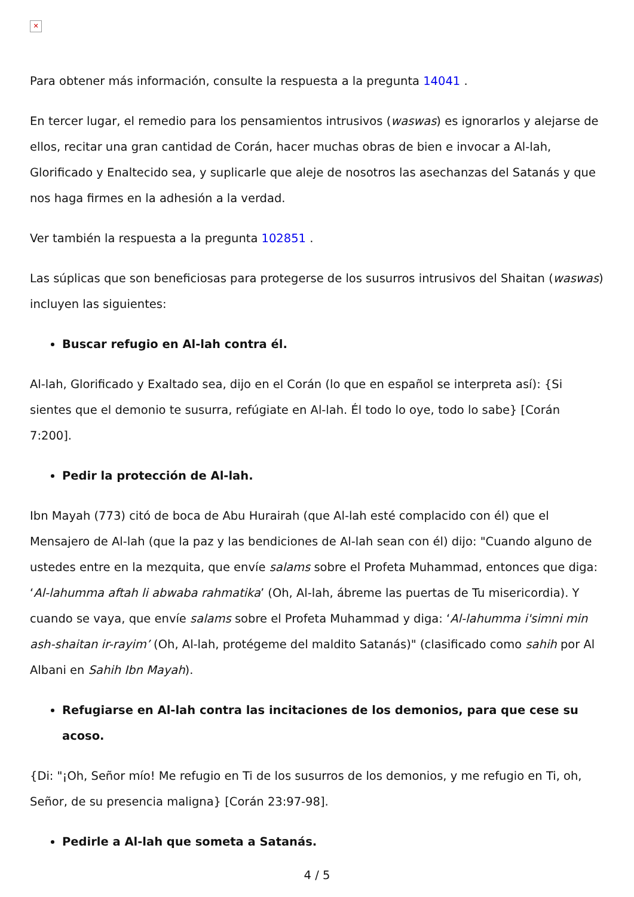✕
Para obtener más información, consulte la respuesta a la pregunta 14041 .
En tercer lugar, el remedio para los pensamientos intrusivos (waswas) es ignorarlos y alejarse de ellos, recitar una gran cantidad de Corán, hacer muchas obras de bien e invocar a Al-lah, Glorificado y Enaltecido sea, y suplicarle que aleje de nosotros las asechanzas del Satanás y que nos haga firmes en la adhesión a la verdad.
Ver también la respuesta a la pregunta 102851 .
Las súplicas que son beneficiosas para protegerse de los susurros intrusivos del Shaitan (waswas) incluyen las siguientes:
Buscar refugio en Al-lah contra él.
Al-lah, Glorificado y Exaltado sea, dijo en el Corán (lo que en español se interpreta así): {Si sientes que el demonio te susurra, refúgiate en Al-lah. Él todo lo oye, todo lo sabe} [Corán 7:200].
Pedir la protección de Al-lah.
Ibn Mayah (773) citó de boca de Abu Hurairah (que Al-lah esté complacido con él) que el Mensajero de Al-lah (que la paz y las bendiciones de Al-lah sean con él) dijo: "Cuando alguno de ustedes entre en la mezquita, que envíe salams sobre el Profeta Muhammad, entonces que diga: ‘Al-lahumma aftah li abwaba rahmatika’ (Oh, Al-lah, ábreme las puertas de Tu misericordia). Y cuando se vaya, que envíe salams sobre el Profeta Muhammad y diga: ‘Al-lahumma i'simni min ash-shaitan ir-rayim’ (Oh, Al-lah, protégeme del maldito Satanás)" (clasificado como sahih por Al Albani en Sahih Ibn Mayah).
Refugiarse en Al-lah contra las incitaciones de los demonios, para que cese su acoso.
{Di: "¡Oh, Señor mío! Me refugio en Ti de los susurros de los demonios, y me refugio en Ti, oh, Señor, de su presencia maligna} [Corán 23:97-98].
Pedirle a Al-lah que someta a Satanás.
4 / 5